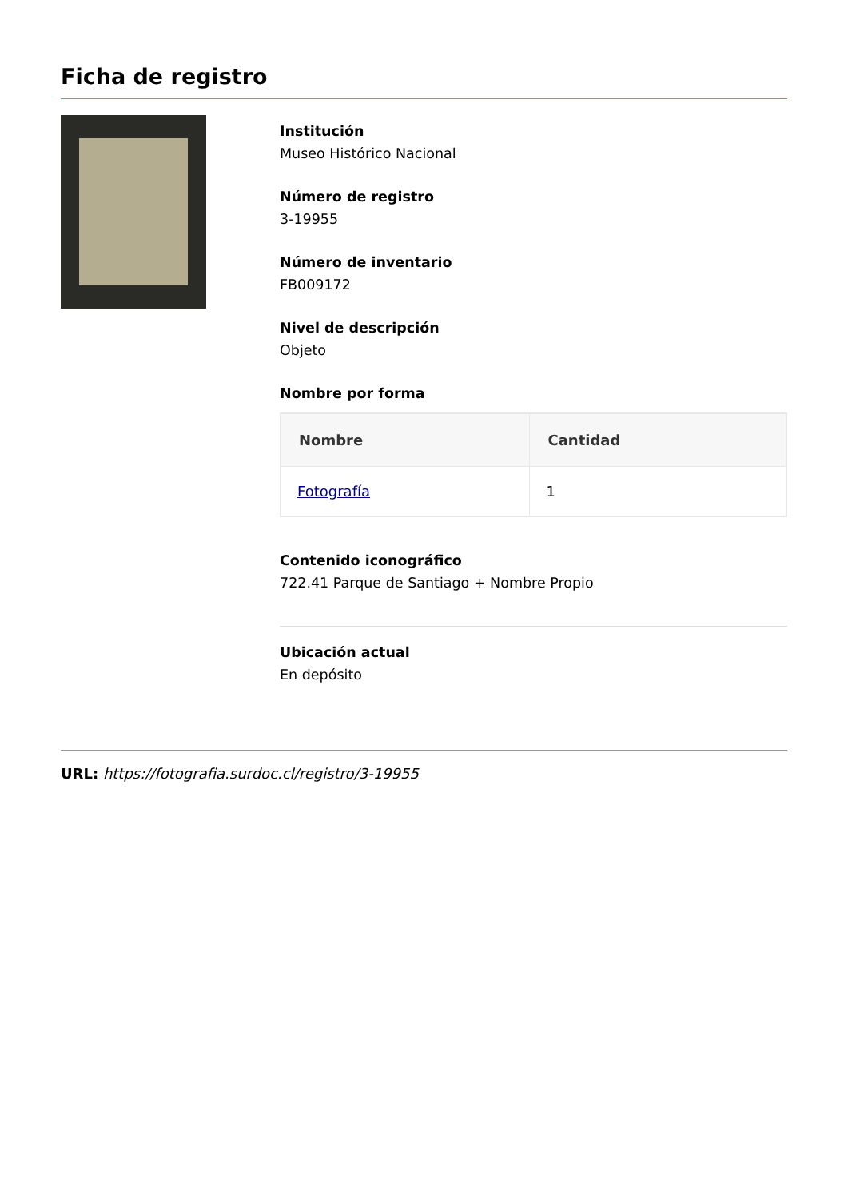Ficha de registro
Institución
Museo Histórico Nacional
Número de registro
3-19955
Número de inventario
FB009172
Nivel de descripción
Objeto
Nombre por forma
| Nombre | Cantidad |
| --- | --- |
| Fotografía | 1 |
Contenido iconográfico
722.41 Parque de Santiago + Nombre Propio
Ubicación actual
En depósito
URL: https://fotografia.surdoc.cl/registro/3-19955